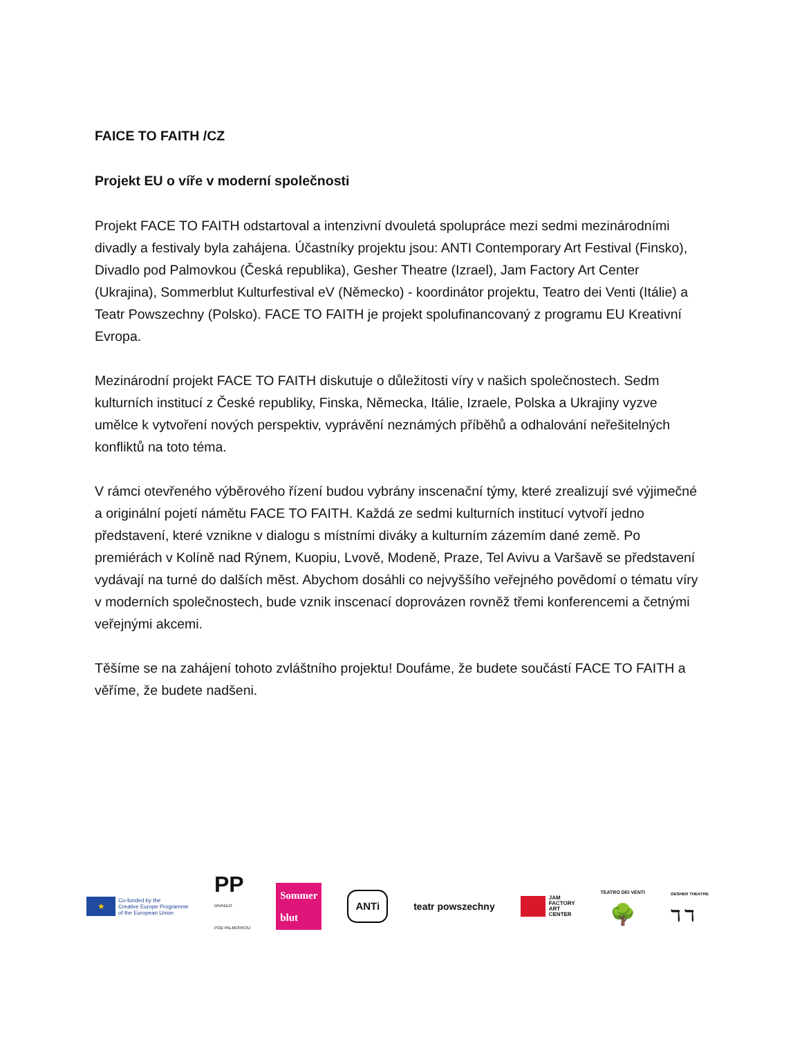FAICE TO FAITH /CZ
Projekt EU o víře v moderní společnosti
Projekt FACE TO FAITH odstartoval a intenzivní dvouletá spolupráce mezi sedmi mezinárodními divadly a festivaly byla zahájena. Účastníky projektu jsou: ANTI Contemporary Art Festival (Finsko), Divadlo pod Palmovkou (Česká republika), Gesher Theatre (Izrael), Jam Factory Art Center (Ukrajina), Sommerblut Kulturfestival eV (Německo) - koordinátor projektu, Teatro dei Venti (Itálie) a Teatr Powszechny (Polsko). FACE TO FAITH je projekt spolufinancovaný z programu EU Kreativní Evropa.
Mezinárodní projekt FACE TO FAITH diskutuje o důležitosti víry v našich společnostech. Sedm kulturních institucí z České republiky, Finska, Německa, Itálie, Izraele, Polska a Ukrajiny vyzve umělce k vytvoření nových perspektiv, vyprávění neznámých příběhů a odhalování neřešitelných konfliktů na toto téma.
V rámci otevřeného výběrového řízení budou vybrány inscenační týmy, které zrealizují své výjimečné a originální pojetí námětu FACE TO FAITH. Každá ze sedmi kulturních institucí vytvoří jedno představení, které vznikne v dialogu s místními diváky a kulturním zázemím dané země. Po premiérách v Kolíně nad Rýnem, Kuopiu, Lvově, Modeně, Praze, Tel Avivu a Varšavě se představení vydávají na turné do dalších měst. Abychom dosáhli co nejvyššího veřejného povědomí o tématu víry v moderních společnostech, bude vznik inscenací doprovázen rovněž třemi konferencemi a četnými veřejnými akcemi.
Těšíme se na zahájení tohoto zvláštního projektu! Doufáme, že budete součástí FACE TO FAITH a věříme, že budete nadšeni.
★
Co-funded by the
Creative Europe Programme
of the European Union
PP
DIVADLO
POD PALMOVKOU
Sommer
blut
ANTi
teatr powszechny
JAM
FACTORY
ART
CENTER
TEATRO DEI VENTI
🌳
GESHER THEATRE
ℸ ℸ